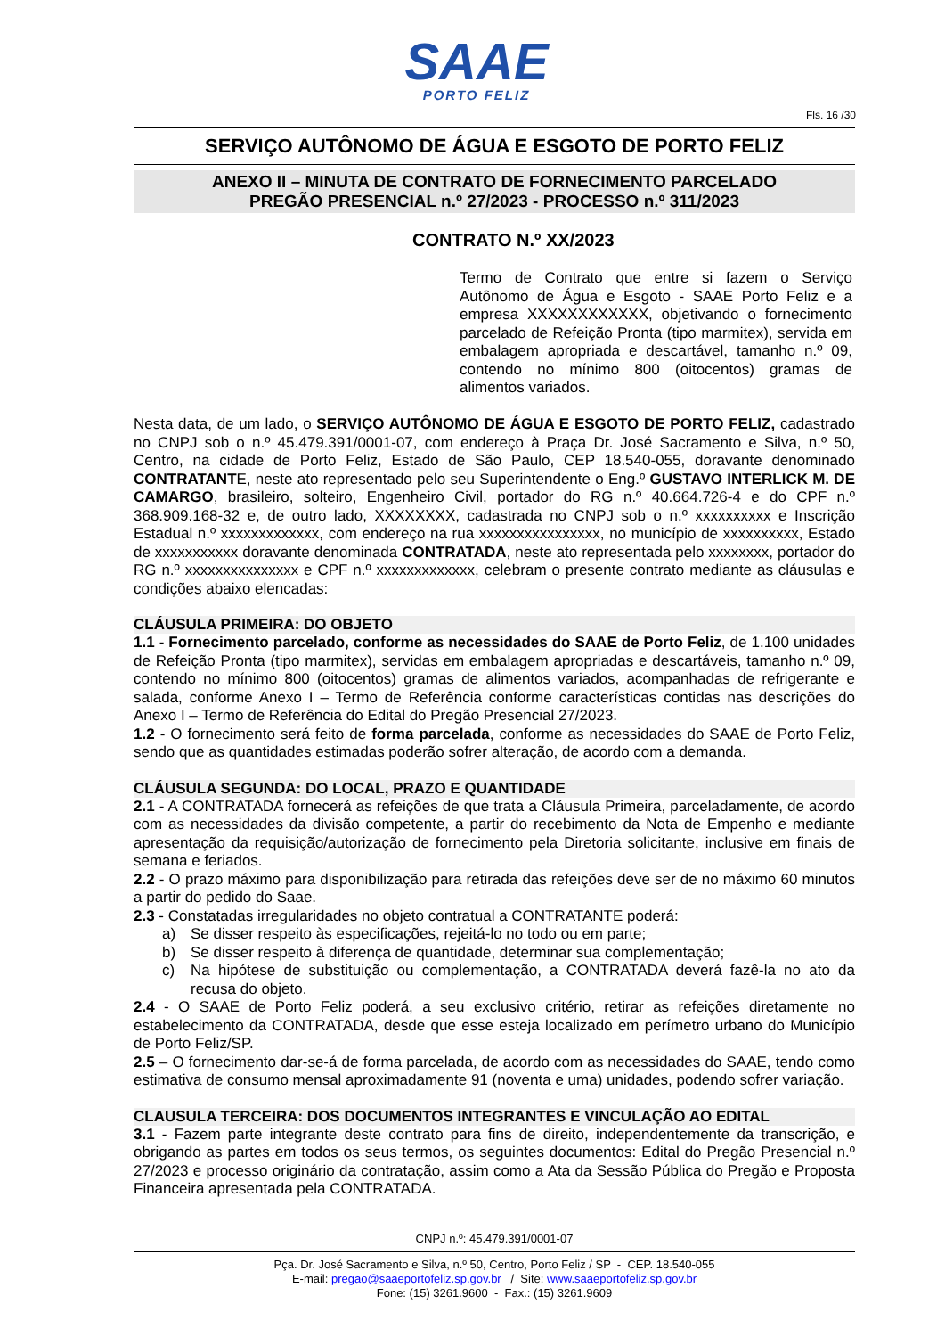SAAE
PORTO FELIZ
Fls. 16 /30
SERVIÇO AUTÔNOMO DE ÁGUA E ESGOTO DE PORTO FELIZ
ANEXO II – MINUTA DE CONTRATO DE FORNECIMENTO PARCELADO
PREGÃO PRESENCIAL n.º 27/2023 - PROCESSO n.º 311/2023
CONTRATO N.º XX/2023
Termo de Contrato que entre si fazem o Serviço Autônomo de Água e Esgoto - SAAE Porto Feliz e a empresa XXXXXXXXXXXX, objetivando o fornecimento parcelado de Refeição Pronta (tipo marmitex), servida em embalagem apropriada e descartável, tamanho n.º 09, contendo no mínimo 800 (oitocentos) gramas de alimentos variados.
Nesta data, de um lado, o SERVIÇO AUTÔNOMO DE ÁGUA E ESGOTO DE PORTO FELIZ, cadastrado no CNPJ sob o n.º 45.479.391/0001-07, com endereço à Praça Dr. José Sacramento e Silva, n.º 50, Centro, na cidade de Porto Feliz, Estado de São Paulo, CEP 18.540-055, doravante denominado CONTRATANTE, neste ato representado pelo seu Superintendente o Eng.º GUSTAVO INTERLICK M. DE CAMARGO, brasileiro, solteiro, Engenheiro Civil, portador do RG n.º 40.664.726-4 e do CPF n.º 368.909.168-32 e, de outro lado, XXXXXXXX, cadastrada no CNPJ sob o n.º xxxxxxxxxx e Inscrição Estadual n.º xxxxxxxxxxxxx, com endereço na rua xxxxxxxxxxxxxxxx, no município de xxxxxxxxxx, Estado de xxxxxxxxxxx doravante denominada CONTRATADA, neste ato representada pelo xxxxxxxx, portador do RG n.º xxxxxxxxxxxxxxx e CPF n.º xxxxxxxxxxxxx, celebram o presente contrato mediante as cláusulas e condições abaixo elencadas:
CLÁUSULA PRIMEIRA: DO OBJETO
1.1 - Fornecimento parcelado, conforme as necessidades do SAAE de Porto Feliz, de 1.100 unidades de Refeição Pronta (tipo marmitex), servidas em embalagem apropriadas e descartáveis, tamanho n.º 09, contendo no mínimo 800 (oitocentos) gramas de alimentos variados, acompanhadas de refrigerante e salada, conforme Anexo I – Termo de Referência conforme características contidas nas descrições do Anexo I – Termo de Referência do Edital do Pregão Presencial 27/2023.
1.2 - O fornecimento será feito de forma parcelada, conforme as necessidades do SAAE de Porto Feliz, sendo que as quantidades estimadas poderão sofrer alteração, de acordo com a demanda.
CLÁUSULA SEGUNDA: DO LOCAL, PRAZO E QUANTIDADE
2.1 - A CONTRATADA fornecerá as refeições de que trata a Cláusula Primeira, parceladamente, de acordo com as necessidades da divisão competente, a partir do recebimento da Nota de Empenho e mediante apresentação da requisição/autorização de fornecimento pela Diretoria solicitante, inclusive em finais de semana e feriados.
2.2 - O prazo máximo para disponibilização para retirada das refeições deve ser de no máximo 60 minutos a partir do pedido do Saae.
2.3 - Constatadas irregularidades no objeto contratual a CONTRATANTE poderá:
a) Se disser respeito às especificações, rejeitá-lo no todo ou em parte;
b) Se disser respeito à diferença de quantidade, determinar sua complementação;
c) Na hipótese de substituição ou complementação, a CONTRATADA deverá fazê-la no ato da recusa do objeto.
2.4 - O SAAE de Porto Feliz poderá, a seu exclusivo critério, retirar as refeições diretamente no estabelecimento da CONTRATADA, desde que esse esteja localizado em perímetro urbano do Município de Porto Feliz/SP.
2.5 – O fornecimento dar-se-á de forma parcelada, de acordo com as necessidades do SAAE, tendo como estimativa de consumo mensal aproximadamente 91 (noventa e uma) unidades, podendo sofrer variação.
CLAUSULA TERCEIRA: DOS DOCUMENTOS INTEGRANTES E VINCULAÇÃO AO EDITAL
3.1 - Fazem parte integrante deste contrato para fins de direito, independentemente da transcrição, e obrigando as partes em todos os seus termos, os seguintes documentos: Edital do Pregão Presencial n.º 27/2023 e processo originário da contratação, assim como a Ata da Sessão Pública do Pregão e Proposta Financeira apresentada pela CONTRATADA.
CNPJ n.º: 45.479.391/0001-07
Pça. Dr. José Sacramento e Silva, n.º 50, Centro, Porto Feliz / SP - CEP. 18.540-055
E-mail: pregao@saaeportofeliz.sp.gov.br / Site: www.saaeportofeliz.sp.gov.br
Fone: (15) 3261.9600 - Fax.: (15) 3261.9609